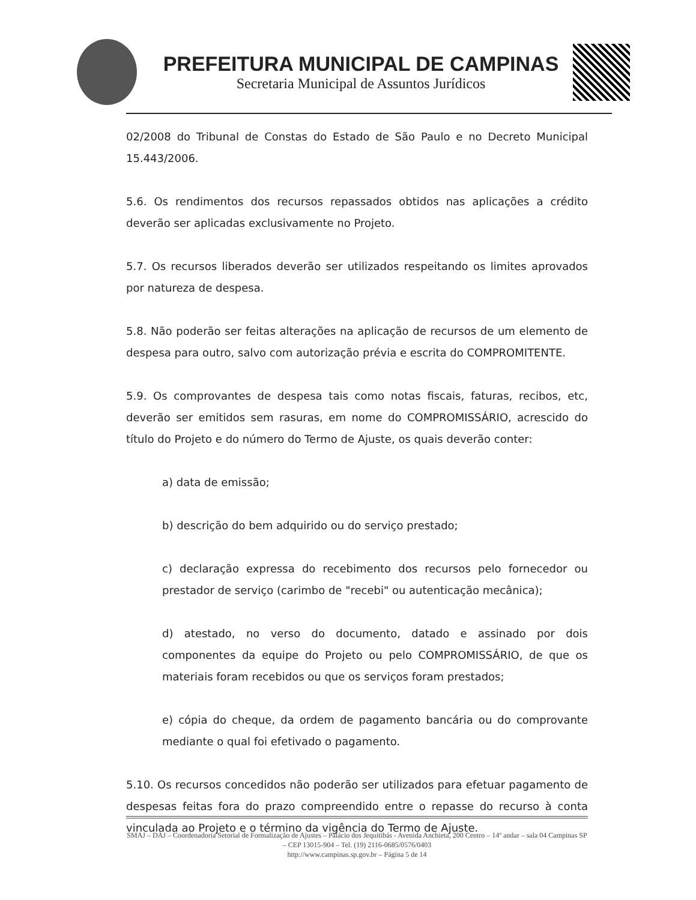PREFEITURA MUNICIPAL DE CAMPINAS
Secretaria Municipal de Assuntos Jurídicos
02/2008 do Tribunal de Constas do Estado de São Paulo e no Decreto Municipal 15.443/2006.
5.6. Os rendimentos dos recursos repassados obtidos nas aplicações a crédito deverão ser aplicadas exclusivamente no Projeto.
5.7. Os recursos liberados deverão ser utilizados respeitando os limites aprovados por natureza de despesa.
5.8. Não poderão ser feitas alterações na aplicação de recursos de um elemento de despesa para outro, salvo com autorização prévia e escrita do COMPROMITENTE.
5.9. Os comprovantes de despesa tais como notas fiscais, faturas, recibos, etc, deverão ser emitidos sem rasuras, em nome do COMPROMISSÁRIO, acrescido do título do Projeto e do número do Termo de Ajuste, os quais deverão conter:
a) data de emissão;
b) descrição do bem adquirido ou do serviço prestado;
c) declaração expressa do recebimento dos recursos pelo fornecedor ou prestador de serviço (carimbo de "recebi" ou autenticação mecânica);
d) atestado, no verso do documento, datado e assinado por dois componentes da equipe do Projeto ou pelo COMPROMISSÁRIO, de que os materiais foram recebidos ou que os serviços foram prestados;
e) cópia do cheque, da ordem de pagamento bancária ou do comprovante mediante o qual foi efetivado o pagamento.
5.10. Os recursos concedidos não poderão ser utilizados para efetuar pagamento de despesas feitas fora do prazo compreendido entre o repasse do recurso à conta vinculada ao Projeto e o término da vigência do Termo de Ajuste.
SMAJ – DAJ – Coordenadoria Setorial de Formalização de Ajustes – Palácio dos Jequitibás - Avenida Anchieta, 200 Centro – 14º andar – sala 04 Campinas SP – CEP 13015-904 – Tel. (19) 2116-0685/0576/0403
http://www.campinas.sp.gov.br – Página 5 de 14